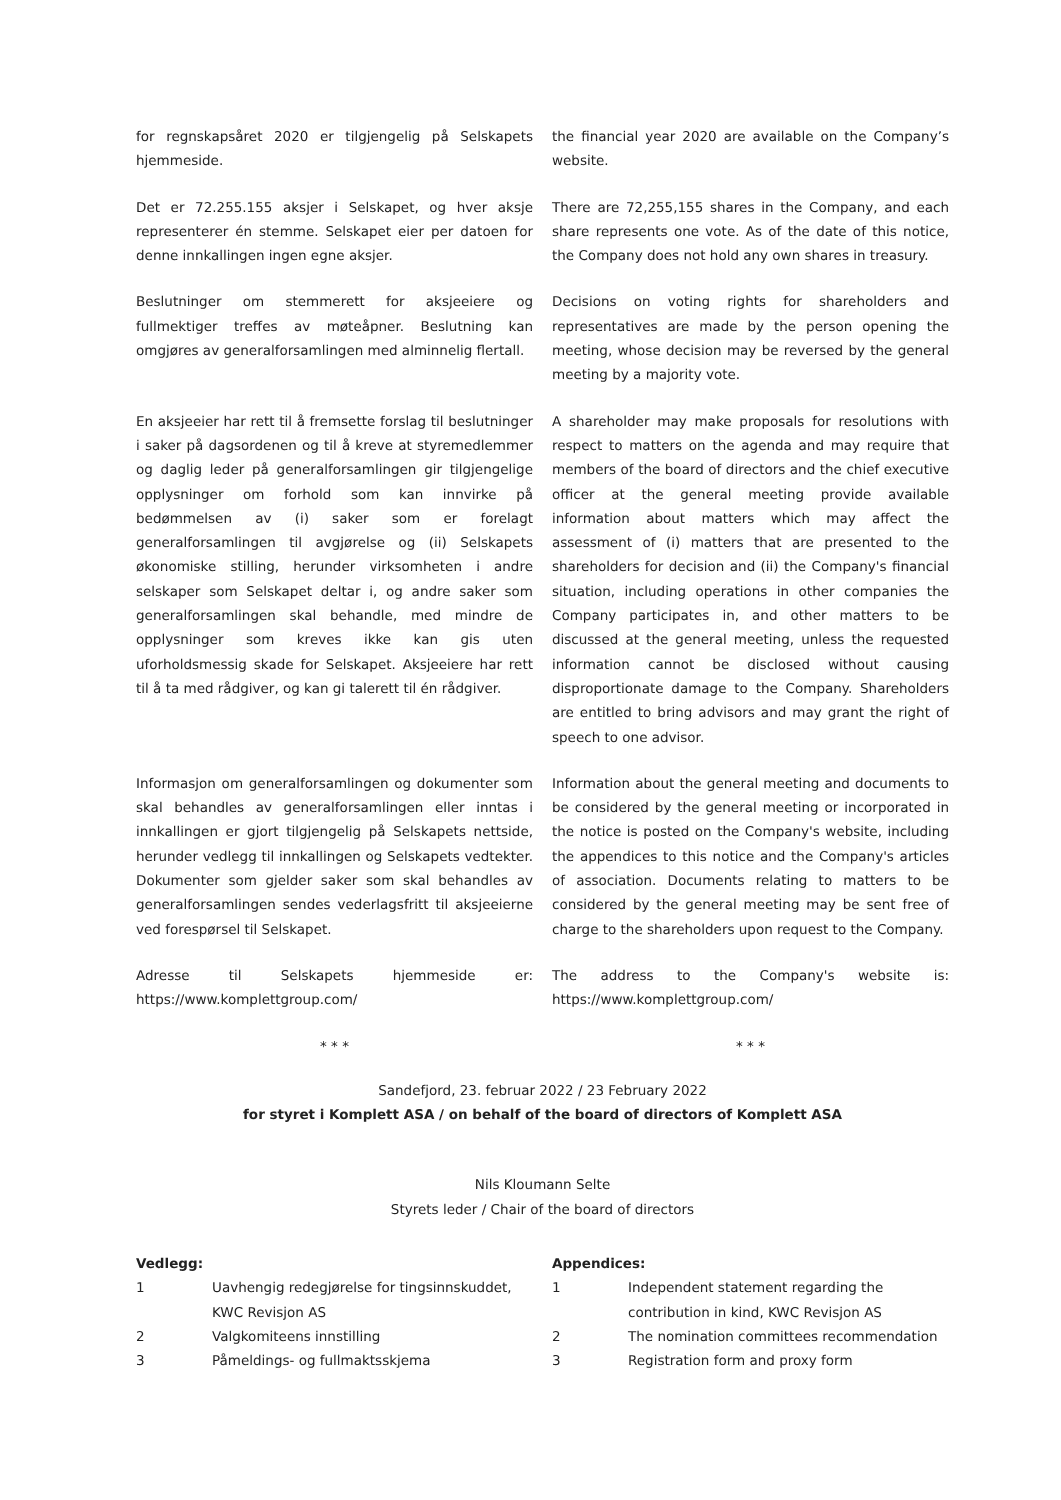for regnskapsåret 2020 er tilgjengelig på Selskapets hjemmeside.
the financial year 2020 are available on the Company’s website.
Det er 72.255.155 aksjer i Selskapet, og hver aksje representerer én stemme. Selskapet eier per datoen for denne innkallingen ingen egne aksjer.
There are 72,255,155 shares in the Company, and each share represents one vote. As of the date of this notice, the Company does not hold any own shares in treasury.
Beslutninger om stemmerett for aksjeeiere og fullmektiger treffes av møteåpner. Beslutning kan omgjøres av generalforsamlingen med alminnelig flertall.
Decisions on voting rights for shareholders and representatives are made by the person opening the meeting, whose decision may be reversed by the general meeting by a majority vote.
En aksjeeier har rett til å fremsette forslag til beslutninger i saker på dagsordenen og til å kreve at styremedlemmer og daglig leder på generalforsamlingen gir tilgjengelige opplysninger om forhold som kan innvirke på bedømmelsen av (i) saker som er forelagt generalforsamlingen til avgjørelse og (ii) Selskapets økonomiske stilling, herunder virksomheten i andre selskaper som Selskapet deltar i, og andre saker som generalforsamlingen skal behandle, med mindre de opplysninger som kreves ikke kan gis uten uforholdsmessig skade for Selskapet. Aksjeeiere har rett til å ta med rådgiver, og kan gi talerett til én rådgiver.
A shareholder may make proposals for resolutions with respect to matters on the agenda and may require that members of the board of directors and the chief executive officer at the general meeting provide available information about matters which may affect the assessment of (i) matters that are presented to the shareholders for decision and (ii) the Company's financial situation, including operations in other companies the Company participates in, and other matters to be discussed at the general meeting, unless the requested information cannot be disclosed without causing disproportionate damage to the Company. Shareholders are entitled to bring advisors and may grant the right of speech to one advisor.
Informasjon om generalforsamlingen og dokumenter som skal behandles av generalforsamlingen eller inntas i innkallingen er gjort tilgjengelig på Selskapets nettside, herunder vedlegg til innkallingen og Selskapets vedtekter. Dokumenter som gjelder saker som skal behandles av generalforsamlingen sendes vederlagsfritt til aksjeeierne ved forespørsel til Selskapet.
Information about the general meeting and documents to be considered by the general meeting or incorporated in the notice is posted on the Company's website, including the appendices to this notice and the Company's articles of association. Documents relating to matters to be considered by the general meeting may be sent free of charge to the shareholders upon request to the Company.
Adresse til Selskapets hjemmeside er: https://www.komplettgroup.com/
The address to the Company's website is: https://www.komplettgroup.com/
* * * * * *
Sandefjord, 23. februar 2022 / 23 February 2022
for styret i Komplett ASA / on behalf of the board of directors of Komplett ASA
Nils Kloumann Selte
Styrets leder / Chair of the board of directors
Vedlegg:
1 Uavhengig redegjørelse for tingsinnskuddet, KWC Revisjon AS
2 Valgkomiteens innstilling
3 Påmeldings- og fullmaktsskjema
Appendices:
1 Independent statement regarding the contribution in kind, KWC Revisjon AS
2 The nomination committees recommendation
3 Registration form and proxy form